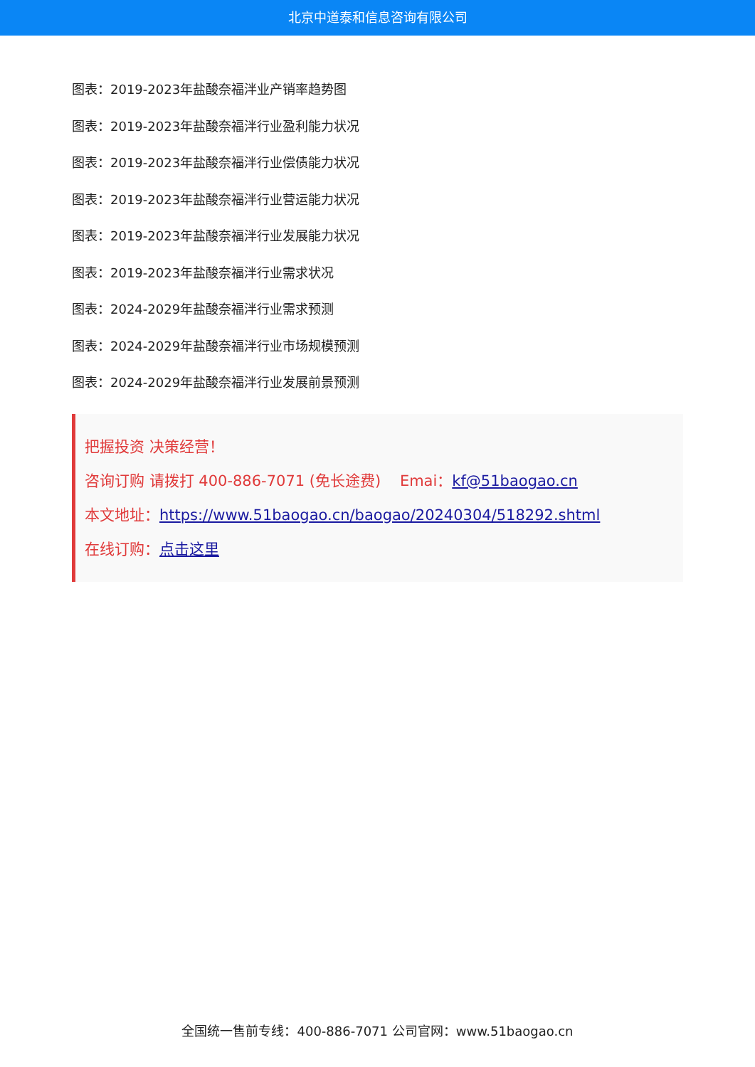北京中道泰和信息咨询有限公司
图表：2019-2023年盐酸奈福泮业产销率趋势图
图表：2019-2023年盐酸奈福泮行业盈利能力状况
图表：2019-2023年盐酸奈福泮行业偿债能力状况
图表：2019-2023年盐酸奈福泮行业营运能力状况
图表：2019-2023年盐酸奈福泮行业发展能力状况
图表：2019-2023年盐酸奈福泮行业需求状况
图表：2024-2029年盐酸奈福泮行业需求预测
图表：2024-2029年盐酸奈福泮行业市场规模预测
图表：2024-2029年盐酸奈福泮行业发展前景预测
把握投资 决策经营！
咨询订购 请拨打 400-886-7071 (免长途费) Emai：kf@51baogao.cn
本文地址：https://www.51baogao.cn/baogao/20240304/518292.shtml
在线订购：点击这里
全国统一售前专线：400-886-7071 公司官网：www.51baogao.cn